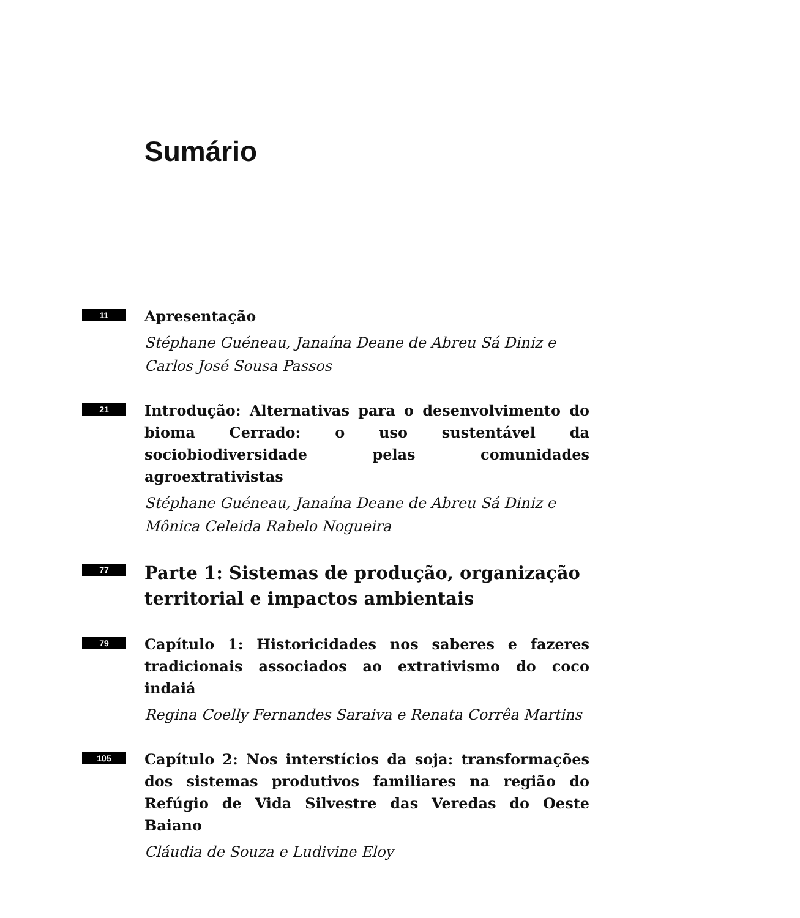Sumário
11
Apresentação
Stéphane Guéneau, Janaína Deane de Abreu Sá Diniz e
Carlos José Sousa Passos
21
Introdução: Alternativas para o desenvolvimento do bioma Cerrado: o uso sustentável da sociobiodiversidade pelas comunidades agroextrativistas
Stéphane Guéneau, Janaína Deane de Abreu Sá Diniz e
Mônica Celeida Rabelo Nogueira
77
Parte 1: Sistemas de produção, organização
territorial e impactos ambientais
79
Capítulo 1: Historicidades nos saberes e fazeres tradicionais associados ao extrativismo do coco indaiá
Regina Coelly Fernandes Saraiva e Renata Corrêa Martins
105
Capítulo 2: Nos interstícios da soja: transformações dos sistemas produtivos familiares na região do Refúgio de Vida Silvestre das Veredas do Oeste Baiano
Cláudia de Souza e Ludivine Eloy